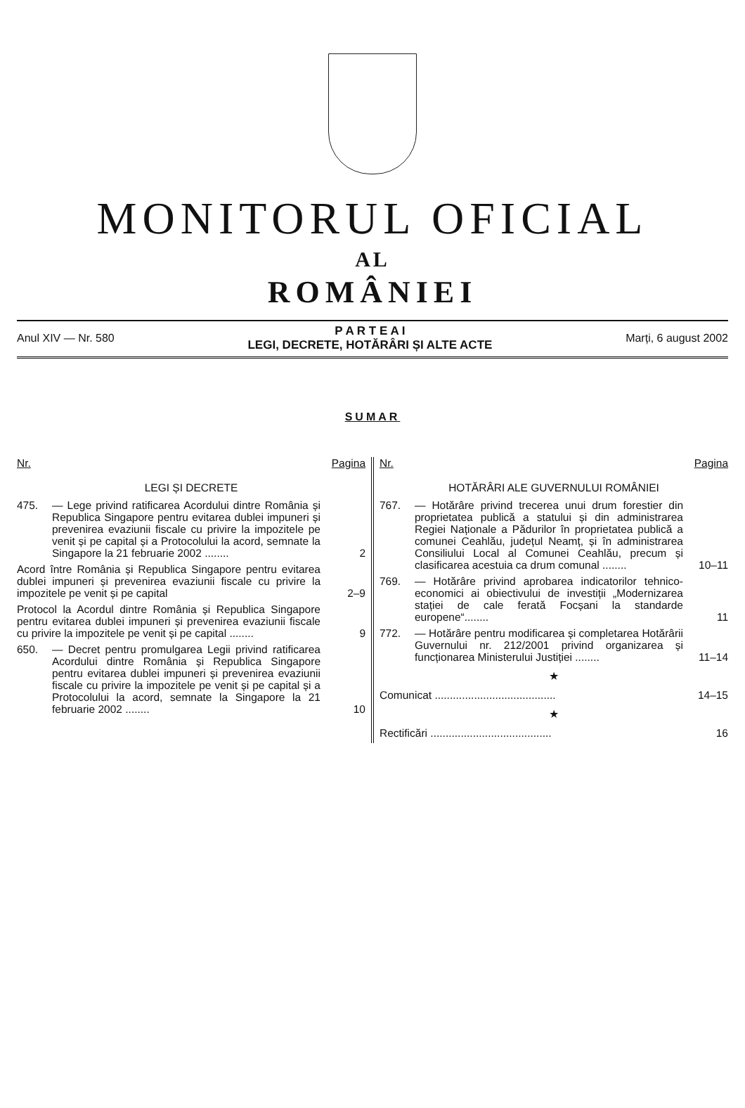MONITORUL OFICIAL
AL
ROMÂNIEI
Anul XIV — Nr. 580
P A R T E A I
LEGI, DECRETE, HOTĂRÂRI ȘI ALTE ACTE
Marți, 6 august 2002
SUMAR
Nr. Pagina
LEGI ȘI DECRETE
475. — Lege privind ratificarea Acordului dintre România și Republica Singapore pentru evitarea dublei impuneri și prevenirea evaziunii fiscale cu privire la impozitele pe venit și pe capital și a Protocolului la acord, semnate la Singapore la 21 februarie 2002 ........ 2
Acord între România și Republica Singapore pentru evitarea dublei impuneri și prevenirea evaziunii fiscale cu privire la impozitele pe venit și pe capital 2–9
Protocol la Acordul dintre România și Republica Singapore pentru evitarea dublei impuneri și prevenirea evaziunii fiscale cu privire la impozitele pe venit și pe capital ........ 9
650. — Decret pentru promulgarea Legii privind ratificarea Acordului dintre România și Republica Singapore pentru evitarea dublei impuneri și prevenirea evaziunii fiscale cu privire la impozitele pe venit și pe capital și a Protocolului la acord, semnate la Singapore la 21 februarie 2002 ........ 10
Nr. Pagina
HOTĂRÂRI ALE GUVERNULUI ROMÂNIEI
767. — Hotărâre privind trecerea unui drum forestier din proprietatea publică a statului și din administrarea Regiei Naționale a Pădurilor în proprietatea publică a comunei Ceahlău, județul Neamț, și în administrarea Consiliului Local al Comunei Ceahlău, precum și clasificarea acestuia ca drum comunal ........ 10–11
769. — Hotărâre privind aprobarea indicatorilor tehnico-economici ai obiectivului de investiții „Modernizarea stației de cale ferată Focșani la standarde europene“........ 11
772. — Hotărâre pentru modificarea și completarea Hotărârii Guvernului nr. 212/2001 privind organizarea și funcționarea Ministerului Justiției ........ 11–14
★
Comunicat ........................................ 14–15
★
Rectificări ........................................ 16